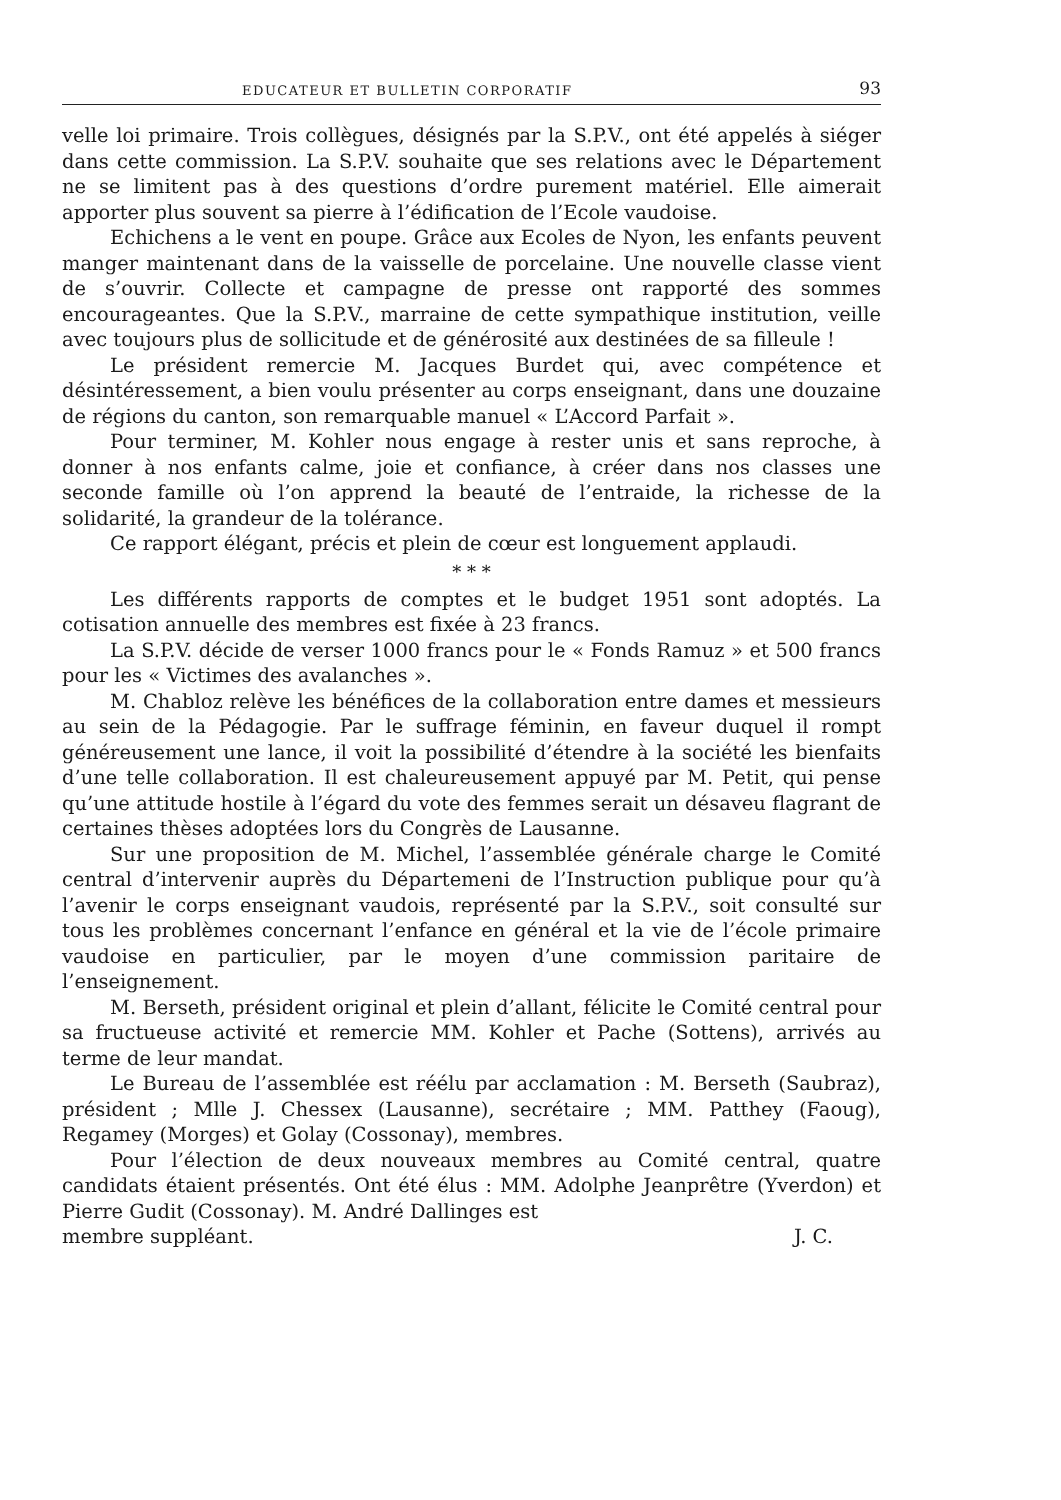EDUCATEUR ET BULLETIN CORPORATIF 93
velle loi primaire. Trois collègues, désignés par la S.P.V., ont été appelés à siéger dans cette commission. La S.P.V. souhaite que ses relations avec le Département ne se limitent pas à des questions d’ordre purement matériel. Elle aimerait apporter plus souvent sa pierre à l’édification de l’Ecole vaudoise.
Echichens a le vent en poupe. Grâce aux Ecoles de Nyon, les enfants peuvent manger maintenant dans de la vaisselle de porcelaine. Une nouvelle classe vient de s’ouvrir. Collecte et campagne de presse ont rapporté des sommes encourageantes. Que la S.P.V., marraine de cette sympathique institution, veille avec toujours plus de sollicitude et de générosité aux destinées de sa filleule !
Le président remercie M. Jacques Burdet qui, avec compétence et désintéressement, a bien voulu présenter au corps enseignant, dans une douzaine de régions du canton, son remarquable manuel « L’Accord Parfait ».
Pour terminer, M. Kohler nous engage à rester unis et sans reproche, à donner à nos enfants calme, joie et confiance, à créer dans nos classes une seconde famille où l’on apprend la beauté de l’entraide, la richesse de la solidarité, la grandeur de la tolérance.
Ce rapport élégant, précis et plein de cœur est longuement applaudi.
* * *
Les différents rapports de comptes et le budget 1951 sont adoptés. La cotisation annuelle des membres est fixée à 23 francs.
La S.P.V. décide de verser 1000 francs pour le « Fonds Ramuz » et 500 francs pour les « Victimes des avalanches ».
M. Chabloz relève les bénéfices de la collaboration entre dames et messieurs au sein de la Pédagogie. Par le suffrage féminin, en faveur duquel il rompt généreusement une lance, il voit la possibilité d’étendre à la société les bienfaits d’une telle collaboration. Il est chaleureusement appuyé par M. Petit, qui pense qu’une attitude hostile à l’égard du vote des femmes serait un désaveu flagrant de certaines thèses adoptées lors du Congrès de Lausanne.
Sur une proposition de M. Michel, l’assemblée générale charge le Comité central d’intervenir auprès du Départemeni de l’Instruction publique pour qu’à l’avenir le corps enseignant vaudois, représenté par la S.P.V., soit consulté sur tous les problèmes concernant l’enfance en général et la vie de l’école primaire vaudoise en particulier, par le moyen d’une commission paritaire de l’enseignement.
M. Berseth, président original et plein d’allant, félicite le Comité central pour sa fructueuse activité et remercie MM. Kohler et Pache (Sottens), arrivés au terme de leur mandat.
Le Bureau de l’assemblée est réélu par acclamation : M. Berseth (Saubraz), président ; Mlle J. Chessex (Lausanne), secrétaire ; MM. Patthey (Faoug), Regamey (Morges) et Golay (Cossonay), membres.
Pour l’élection de deux nouveaux membres au Comité central, quatre candidats étaient présentés. Ont été élus : MM. Adolphe Jeanprêtre (Yverdon) et Pierre Gudit (Cossonay). M. André Dallinges est
membre suppléant. J. C.